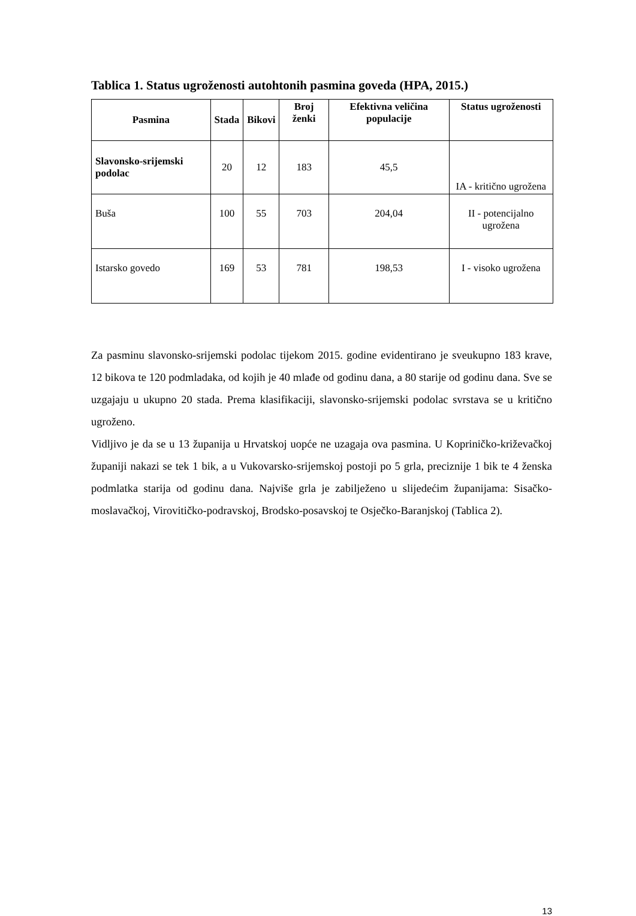Tablica 1. Status ugroženosti autohtonih pasmina goveda (HPA, 2015.)
| Pasmina | Stada | Bikovi | Broj ženki | Efektivna veličina populacije | Status ugroženosti |
| --- | --- | --- | --- | --- | --- |
| Slavonsko-srijemski podolac | 20 | 12 | 183 | 45,5 | IA - kritično ugrožena |
| Buša | 100 | 55 | 703 | 204,04 | II - potencijalno ugrožena |
| Istarsko govedo | 169 | 53 | 781 | 198,53 | I - visoko ugrožena |
Za pasminu slavonsko-srijemski podolac tijekom 2015. godine evidentirano je sveukupno 183 krave, 12 bikova te 120 podmladaka, od kojih je 40 mlađe od godinu dana, a 80 starije od godinu dana. Sve se uzgajaju u ukupno 20 stada. Prema klasifikaciji, slavonsko-srijemski podolac svrstava se u kritično ugroženo.
Vidljivo je da se u 13 županija u Hrvatskoj uopće ne uzagaja ova pasmina. U Kopriničko-križevačkoj županiji nakazi se tek 1 bik, a u Vukovarsko-srijemskoj postoji po 5 grla, preciznije 1 bik te 4 ženska podmlatka starija od godinu dana. Najviše grla je zabilježeno u slijedećim županijama: Sisačko-moslavačkoj, Virovitičko-podravskoj, Brodsko-posavskoj te Osječko-Baranjskoj (Tablica 2).
13